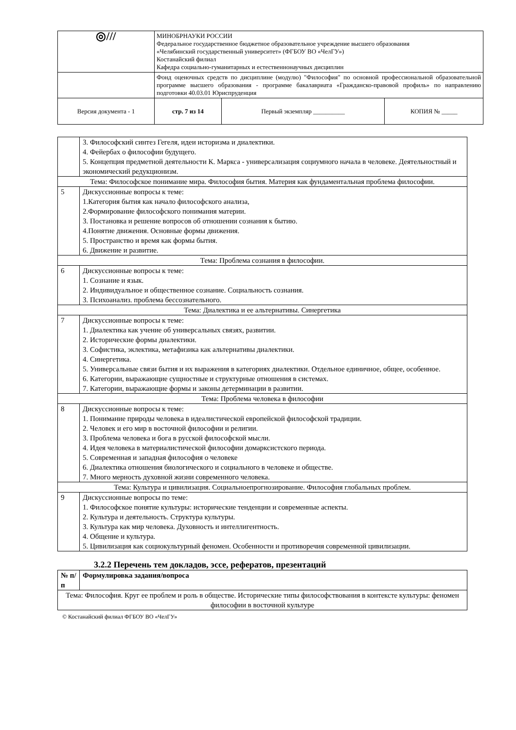| ◎/// | МИНОБРНАУКИ РОССИИ Федеральное государственное бюджетное образовательное учреждение высшего образования «Челябинский государственный университет» (ФГБОУ ВО «ЧелГУ») Костанайский филиал Кафедра социально-гуманитарных и естественнонаучных дисциплин | | |
| | Фонд оценочных средств по дисциплине (модулю) "Философия" по основной профессиональной образовательной программе высшего образования - программе бакалавриата «Гражданско-правовой профиль» по направлению подготовки 40.03.01 Юриспруденция | | |
| Версия документа - 1 | стр. 7 из 14 | Первый экземпляр __________ | КОПИЯ № _____ |
| | 3. Философский синтез Гегеля, идеи историзма и диалектики. 4. Фейербах о философии будущего. 5. Концепция предметной деятельности К. Маркса - универсализация социумного начала в человеке. Деятельностный и экономический редукционизм. |
| Тема: Философское понимание мира. Философия бытия. Материя как фундаментальная проблема философии. | |
| 5 | Дискуссионные вопросы к теме: 1.Категория бытия как начало философского анализа, 2.Формирование философского понимания материи. 3. Постановка и решение вопросов об отношении сознания к бытию. 4.Понятие движения. Основные формы движения. 5. Пространство и время как формы бытия. 6. Движение и развитие. |
| Тема: Проблема сознания в философии. | |
| 6 | Дискуссионные вопросы к теме: 1. Сознание и язык. 2. Индивидуальное и общественное сознание. Социальность сознания. 3. Психоанализ. проблема бессознательного. |
| Тема: Диалектика и ее альтернативы. Синергетика | |
| 7 | Дискуссионные вопросы к теме: 1. Диалектика как учение об универсальных связях, развитии. 2. Исторические формы диалектики. 3. Софистика, эклектика, метафизика как альтернативы диалектики. 4. Синергетика. 5. Универсальные связи бытия и их выражения в категориях диалектики. Отдельное единичное, общее, особенное. 6. Категории, выражающие сущностные и структурные отношения в системах. 7. Категории, выражающие формы и законы детерминации в развитии. |
| Тема: Проблема человека в философии | |
| 8 | Дискуссионные вопросы к теме: 1. Понимание природы человека в идеалистической европейской философской традиции. 2. Человек и его мир в восточной философии и религии. 3. Проблема человека и бога в русской философской мысли. 4. Идея человека в материалистической философии домарксистского периода. 5. Современная и западная философия о человеке 6. Диалектика отношения биологического и социального в человеке и обществе. 7. Много мерность духовной жизни современного человека. |
| Тема: Культура и цивилизация. Социальноепрогнозирование. Философия глобальных проблем. | |
| 9 | Дискуссионные вопросы по теме: 1. Философское понятие культуры: исторические тенденции и современные аспекты. 2. Культура и деятельность. Структура культуры. 3. Культура как мир человека. Духовность и интеллигентность. 4. Общение и культура. 5. Цивилизация как социокультурный феномен. Особенности и противоречия современной цивилизации. |
3.2.2 Перечень тем докладов, эссе, рефератов, презентаций
| № п/п | Формулировка задания/вопроса |
| --- | --- |
| Тема: Философия. Круг ее проблем и роль в обществе. Исторические типы философствования в контексте культуры: феномен философии в восточной культуре | |
© Костанайский филиал ФГБОУ ВО «ЧелГУ»